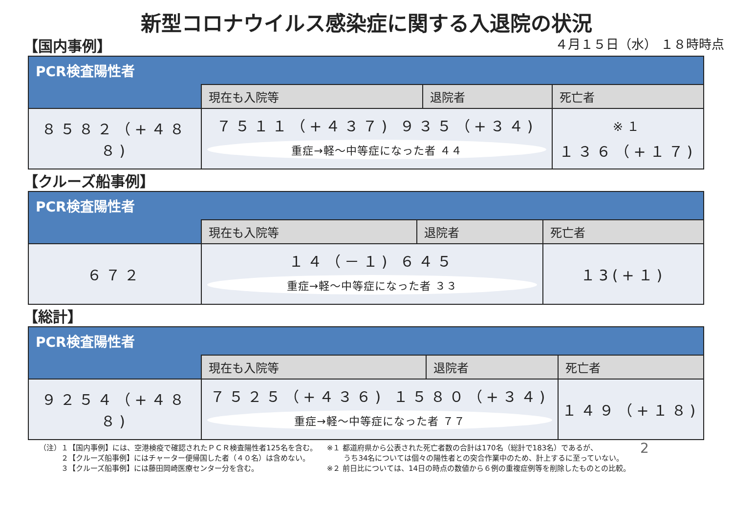新型コロナウイルス感染症に関する入退院の状況
【国内事例】
４月１５日（水） １８時時点
| PCR検査陽性者 | | | |
| | 現在も入院等 | 退院者 | 死亡者 |
| ８５８２（+４８８) | ７５１１（+４３７) ９３５（+３４) 重症→軽～中等症になった者 ４４ | | <sup>※１</sup> １３６（+１７) |
【クルーズ船事例】
| PCR検査陽性者 | | | |
| | 現在も入院等 | 退院者 | 死亡者 |
| ６７２ | １４（－１) ６４５ 重症→軽～中等症になった者 ３３ | | １3(+１) |
【総計】
| PCR検査陽性者 | | | |
| | 現在も入院等 | 退院者 | 死亡者 |
| ９２５４（+４８８) | ７５２５（+４３６) １５８０（+３４) 重症→軽～中等症になった者 ７７ | | １４９（+１８) |
（注）１【国内事例】には、空港検疫で確認されたＰＣＲ検査陽性者125名を含む。
　　　２【クルーズ船事例】にはチャーター便帰国した者（４０名）は含めない。
　　　３【クルーズ船事例】には藤田岡崎医療センター分を含む。
※１ 都道府県から公表された死亡者数の合計は170名（総計で183名）であるが、
　　 うち34名については個々の陽性者との突合作業中のため、計上するに至っていない。
※２ 前日比については、14日の時点の数値から６例の重複症例等を削除したものとの比較。
2